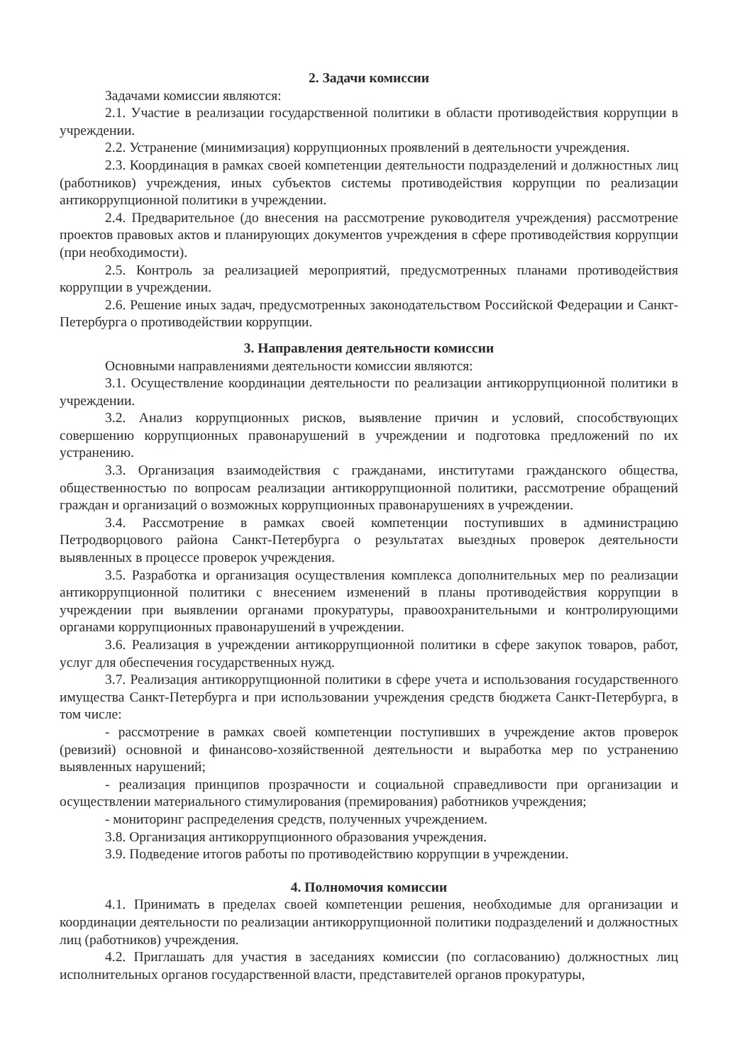2. Задачи комиссии
Задачами комиссии являются:
2.1. Участие в реализации государственной политики в области противодействия коррупции в учреждении.
2.2. Устранение (минимизация) коррупционных проявлений в деятельности учреждения.
2.3. Координация в рамках своей компетенции деятельности подразделений и должностных лиц (работников) учреждения, иных субъектов системы противодействия коррупции по реализации антикоррупционной политики в учреждении.
2.4. Предварительное (до внесения на рассмотрение руководителя учреждения) рассмотрение проектов правовых актов и планирующих документов учреждения в сфере противодействия коррупции (при необходимости).
2.5. Контроль за реализацией мероприятий, предусмотренных планами противодействия коррупции в учреждении.
2.6. Решение иных задач, предусмотренных законодательством Российской Федерации и Санкт-Петербурга о противодействии коррупции.
3. Направления деятельности комиссии
Основными направлениями деятельности комиссии являются:
3.1. Осуществление координации деятельности по реализации антикоррупционной политики в учреждении.
3.2. Анализ коррупционных рисков, выявление причин и условий, способствующих совершению коррупционных правонарушений в учреждении и подготовка предложений по их устранению.
3.3. Организация взаимодействия с гражданами, институтами гражданского общества, общественностью по вопросам реализации антикоррупционной политики, рассмотрение обращений граждан и организаций о возможных коррупционных правонарушениях в учреждении.
3.4. Рассмотрение в рамках своей компетенции поступивших в администрацию Петродворцового района Санкт-Петербурга о результатах выездных проверок деятельности выявленных в процессе проверок учреждения.
3.5. Разработка и организация осуществления комплекса дополнительных мер по реализации антикоррупционной политики с внесением изменений в планы противодействия коррупции в учреждении при выявлении органами прокуратуры, правоохранительными и контролирующими органами коррупционных правонарушений в учреждении.
3.6. Реализация в учреждении антикоррупционной политики в сфере закупок товаров, работ, услуг для обеспечения государственных нужд.
3.7. Реализация антикоррупционной политики в сфере учета и использования государственного имущества Санкт-Петербурга и при использовании учреждения средств бюджета Санкт-Петербурга, в том числе:
- рассмотрение в рамках своей компетенции поступивших в учреждение актов проверок (ревизий) основной и финансово-хозяйственной деятельности и выработка мер по устранению выявленных нарушений;
- реализация принципов прозрачности и социальной справедливости при организации и осуществлении материального стимулирования (премирования) работников учреждения;
- мониторинг распределения средств, полученных учреждением.
3.8. Организация антикоррупционного образования учреждения.
3.9. Подведение итогов работы по противодействию коррупции в учреждении.
4. Полномочия комиссии
4.1. Принимать в пределах своей компетенции решения, необходимые для организации и координации деятельности по реализации антикоррупционной политики подразделений и должностных лиц (работников) учреждения.
4.2. Приглашать для участия в заседаниях комиссии (по согласованию) должностных лиц исполнительных органов государственной власти, представителей органов прокуратуры,